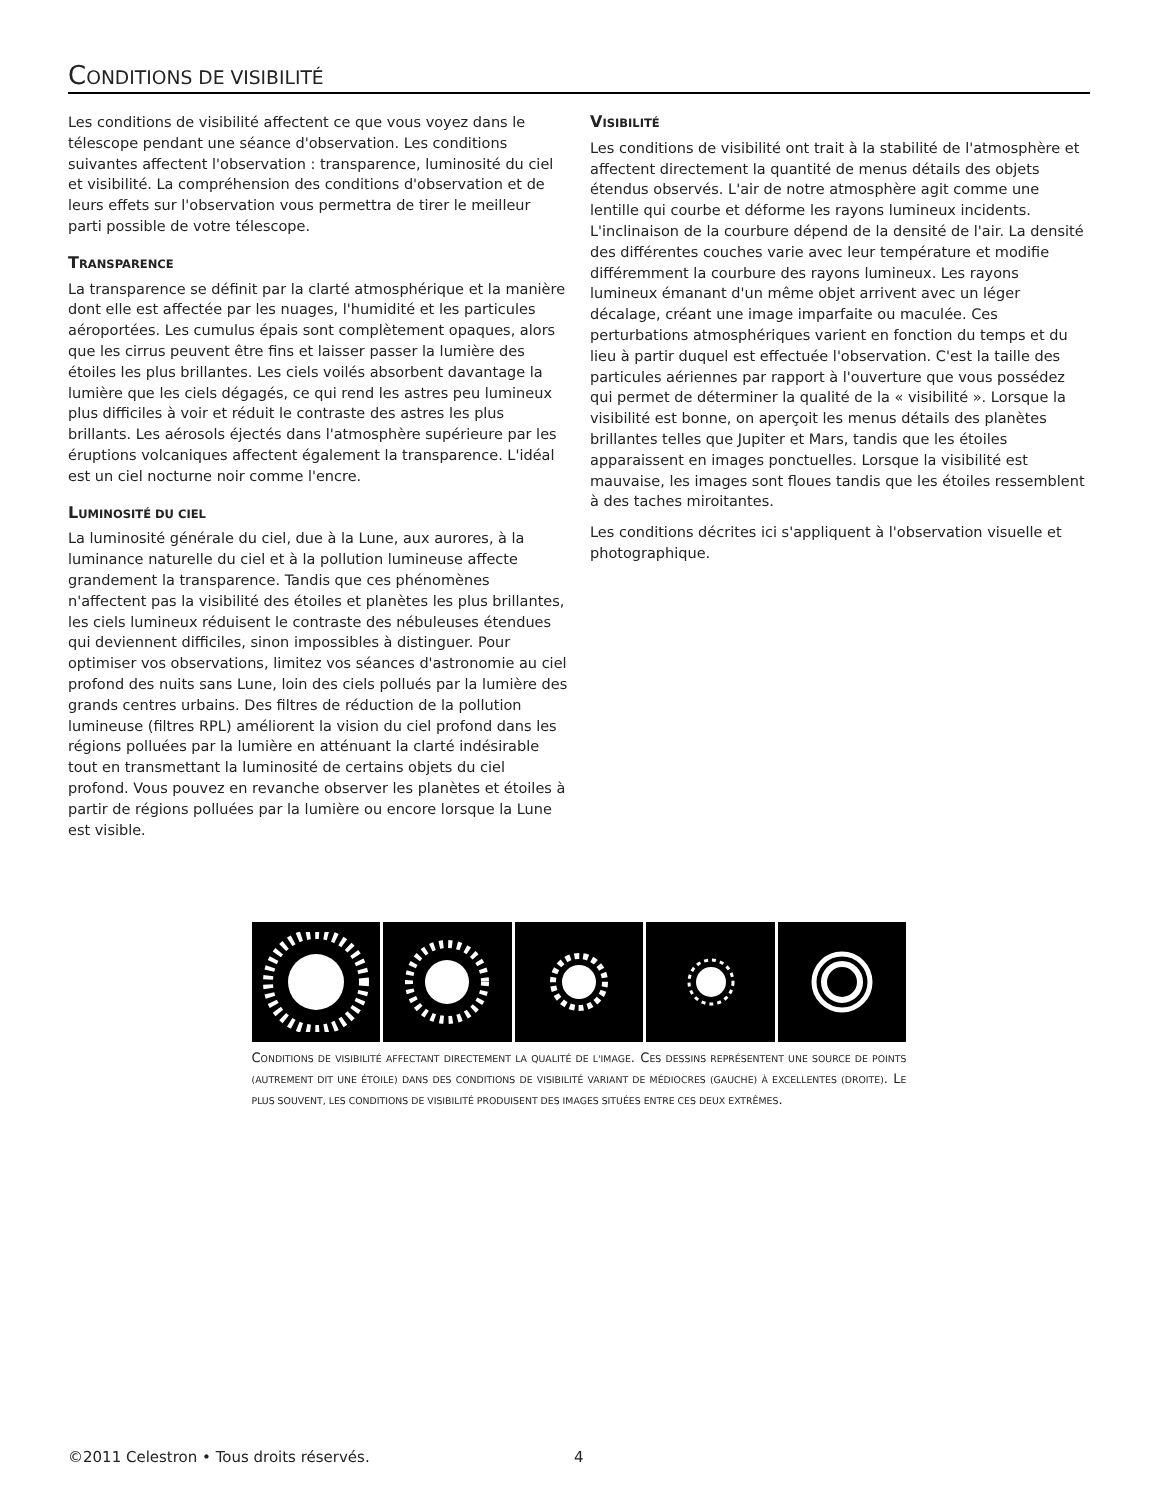CONDITIONS DE VISIBILITÉ
Les conditions de visibilité affectent ce que vous voyez dans le télescope pendant une séance d'observation. Les conditions suivantes affectent l'observation : transparence, luminosité du ciel et visibilité. La compréhension des conditions d'observation et de leurs effets sur l'observation vous permettra de tirer le meilleur parti possible de votre télescope.
TRANSPARENCE
La transparence se définit par la clarté atmosphérique et la manière dont elle est affectée par les nuages, l'humidité et les particules aéroportées. Les cumulus épais sont complètement opaques, alors que les cirrus peuvent être fins et laisser passer la lumière des étoiles les plus brillantes. Les ciels voilés absorbent davantage la lumière que les ciels dégagés, ce qui rend les astres peu lumineux plus difficiles à voir et réduit le contraste des astres les plus brillants. Les aérosols éjectés dans l'atmosphère supérieure par les éruptions volcaniques affectent également la transparence. L'idéal est un ciel nocturne noir comme l'encre.
LUMINOSITÉ DU CIEL
La luminosité générale du ciel, due à la Lune, aux aurores, à la luminance naturelle du ciel et à la pollution lumineuse affecte grandement la transparence. Tandis que ces phénomènes n'affectent pas la visibilité des étoiles et planètes les plus brillantes, les ciels lumineux réduisent le contraste des nébuleuses étendues qui deviennent difficiles, sinon impossibles à distinguer. Pour optimiser vos observations, limitez vos séances d'astronomie au ciel profond des nuits sans Lune, loin des ciels pollués par la lumière des grands centres urbains. Des filtres de réduction de la pollution lumineuse (filtres RPL) améliorent la vision du ciel profond dans les régions polluées par la lumière en atténuant la clarté indésirable tout en transmettant la luminosité de certains objets du ciel profond. Vous pouvez en revanche observer les planètes et étoiles à partir de régions polluées par la lumière ou encore lorsque la Lune est visible.
VISIBILITÉ
Les conditions de visibilité ont trait à la stabilité de l'atmosphère et affectent directement la quantité de menus détails des objets étendus observés. L'air de notre atmosphère agit comme une lentille qui courbe et déforme les rayons lumineux incidents. L'inclinaison de la courbure dépend de la densité de l'air. La densité des différentes couches varie avec leur température et modifie différemment la courbure des rayons lumineux. Les rayons lumineux émanant d'un même objet arrivent avec un léger décalage, créant une image imparfaite ou maculée. Ces perturbations atmosphériques varient en fonction du temps et du lieu à partir duquel est effectuée l'observation. C'est la taille des particules aériennes par rapport à l'ouverture que vous possédez qui permet de déterminer la qualité de la « visibilité ». Lorsque la visibilité est bonne, on aperçoit les menus détails des planètes brillantes telles que Jupiter et Mars, tandis que les étoiles apparaissent en images ponctuelles. Lorsque la visibilité est mauvaise, les images sont floues tandis que les étoiles ressemblent à des taches miroitantes.
Les conditions décrites ici s'appliquent à l'observation visuelle et photographique.
CONDITIONS DE VISIBILITÉ AFFECTANT DIRECTEMENT LA QUALITÉ DE L'IMAGE. CES DESSINS REPRÉSENTENT UNE SOURCE DE POINTS (AUTREMENT DIT UNE ÉTOILE) DANS DES CONDITIONS DE VISIBILITÉ VARIANT DE MÉDIOCRES (GAUCHE) À EXCELLENTES (DROITE). LE PLUS SOUVENT, LES CONDITIONS DE VISIBILITÉ PRODUISENT DES IMAGES SITUÉES ENTRE CES DEUX EXTRÊMES.
©2011 Celestron • Tous droits réservés.
4